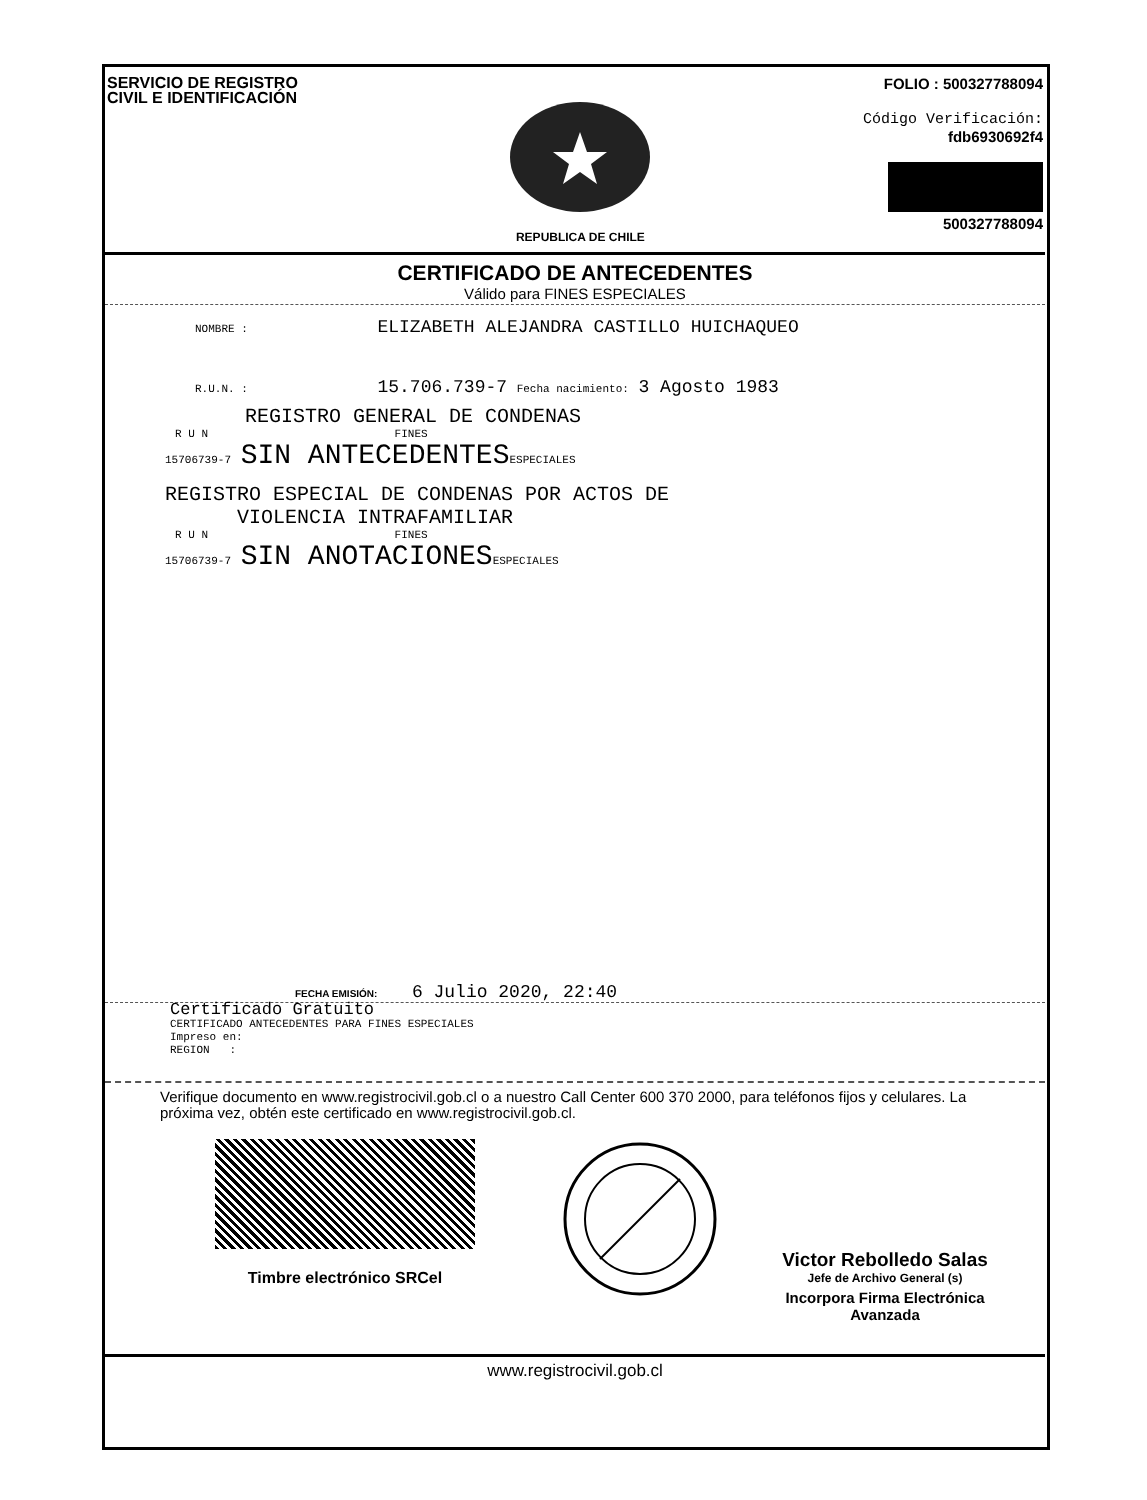SERVICIO DE REGISTRO
CIVIL E IDENTIFICACIÓN
REPUBLICA DE CHILE
FOLIO : 500327788094
Código Verificación:
fdb6930692f4
500327788094
CERTIFICADO DE ANTECEDENTES
Válido para FINES ESPECIALES
NOMBRE : ELIZABETH ALEJANDRA CASTILLO HUICHAQUEO
R.U.N. : 15.706.739-7 Fecha nacimiento: 3 Agosto 1983
REGISTRO GENERAL DE CONDENAS
R U N FINES
15706739-7 SIN ANTECEDENTES ESPECIALES
REGISTRO ESPECIAL DE CONDENAS POR ACTOS DE
VIOLENCIA INTRAFAMILIAR
R U N FINES
15706739-7 SIN ANOTACIONES ESPECIALES
FECHA EMISIÓN: 6 Julio 2020, 22:40
Certificado Gratuito
CERTIFICADO ANTECEDENTES PARA FINES ESPECIALES
Impreso en:
REGION :
Verifique documento en www.registrocivil.gob.cl o a nuestro Call Center 600 370 2000, para teléfonos fijos y celulares. La próxima vez, obtén este certificado en www.registrocivil.gob.cl.
Timbre electrónico SRCel
Victor Rebolledo Salas
Jefe de Archivo General (s)
Incorpora Firma Electrónica
Avanzada
www.registrocivil.gob.cl